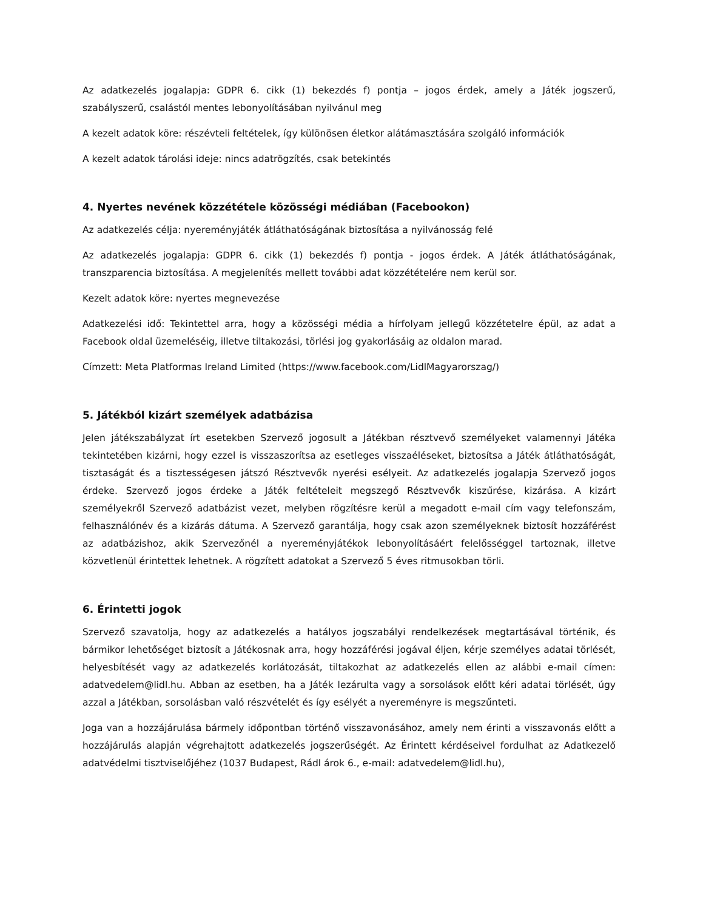Az adatkezelés jogalapja: GDPR 6. cikk (1) bekezdés f) pontja – jogos érdek, amely a Játék jogszerű, szabályszerű, csalástól mentes lebonyolításában nyilvánul meg
A kezelt adatok köre: részévteli feltételek, így különösen életkor alátámasztására szolgáló információk
A kezelt adatok tárolási ideje: nincs adatrögzítés, csak betekintés
4. Nyertes nevének közzététele közösségi médiában (Facebookon)
Az adatkezelés célja: nyereményjáték átláthatóságának biztosítása a nyilvánosság felé
Az adatkezelés jogalapja: GDPR 6. cikk (1) bekezdés f) pontja - jogos érdek. A Játék átláthatóságának, transzparencia biztosítása. A megjelenítés mellett további adat közzétételére nem kerül sor.
Kezelt adatok köre: nyertes megnevezése
Adatkezelési idő: Tekintettel arra, hogy a közösségi média a hírfolyam jellegű közzétetelre épül, az adat a Facebook oldal üzemeléséig, illetve tiltakozási, törlési jog gyakorlásáig az oldalon marad.
Címzett: Meta Platformas Ireland Limited (https://www.facebook.com/LidlMagyarorszag/)
5. Játékból kizárt személyek adatbázisa
Jelen játékszabályzat írt esetekben Szervező jogosult a Játékban résztvevő személyeket valamennyi Játéka tekintetében kizárni, hogy ezzel is visszaszorítsa az esetleges visszaéléseket, biztosítsa a Játék átláthatóságát, tisztaságát és a tisztességesen játszó Résztvevők nyerési esélyeit. Az adatkezelés jogalapja Szervező jogos érdeke. Szervező jogos érdeke a Játék feltételeit megszegő Résztvevők kiszűrése, kizárása. A kizárt személyekről Szervező adatbázist vezet, melyben rögzítésre kerül a megadott e-mail cím vagy telefonszám, felhasználónév és a kizárás dátuma. A Szervező garantálja, hogy csak azon személyeknek biztosít hozzáférést az adatbázishoz, akik Szervezőnél a nyereményjátékok lebonyolításáért felelősséggel tartoznak, illetve közvetlenül érintettek lehetnek. A rögzített adatokat a Szervező 5 éves ritmusokban törli.
6. Érintetti jogok
Szervező szavatolja, hogy az adatkezelés a hatályos jogszabályi rendelkezések megtartásával történik, és bármikor lehetőséget biztosít a Játékosnak arra, hogy hozzáférési jogával éljen, kérje személyes adatai törlését, helyesbítését vagy az adatkezelés korlátozását, tiltakozhat az adatkezelés ellen az alábbi e-mail címen: adatvedelem@lidl.hu. Abban az esetben, ha a Játék lezárulta vagy a sorsolások előtt kéri adatai törlését, úgy azzal a Játékban, sorsolásban való részvételét és így esélyét a nyereményre is megszűnteti.
Joga van a hozzájárulása bármely időpontban történő visszavonásához, amely nem érinti a visszavonás előtt a hozzájárulás alapján végrehajtott adatkezelés jogszerűségét. Az Érintett kérdéseivel fordulhat az Adatkezelő adatvédelmi tisztviselőjéhez (1037 Budapest, Rádl árok 6., e-mail: adatvedelem@lidl.hu),